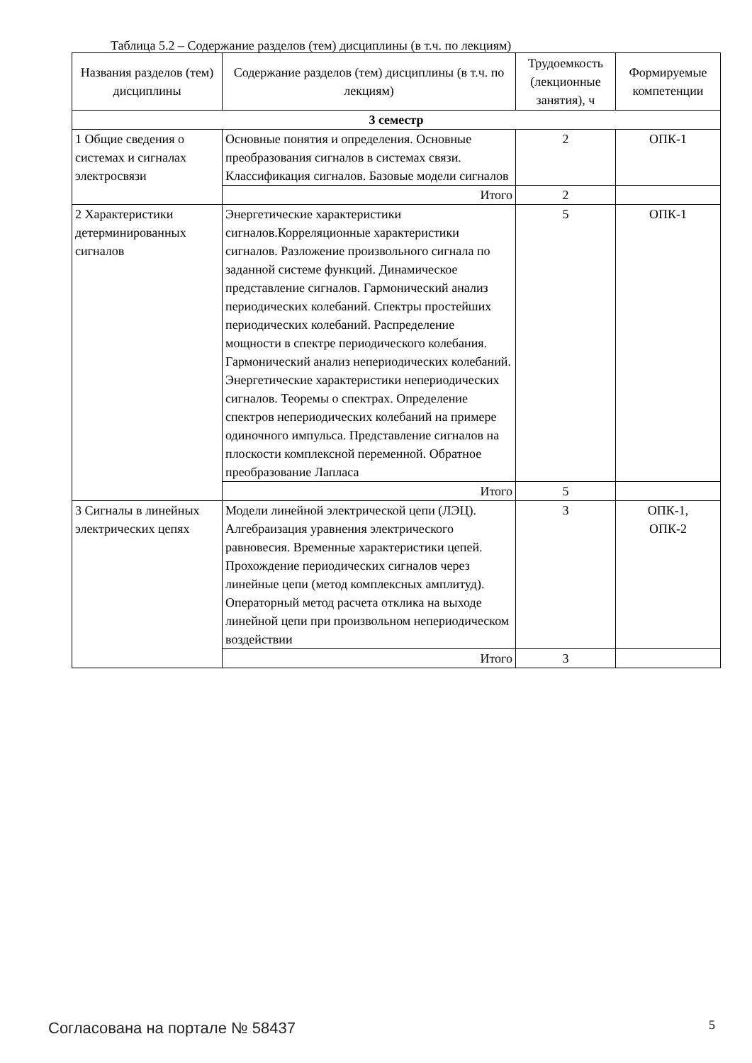Таблица 5.2 – Содержание разделов (тем) дисциплины (в т.ч. по лекциям)
| Названия разделов (тем) дисциплины | Содержание разделов (тем) дисциплины (в т.ч. по лекциям) | Трудоемкость (лекционные занятия), ч | Формируемые компетенции |
| --- | --- | --- | --- |
| 3 семестр | | | |
| 1 Общие сведения о системах и сигналах электросвязи | Основные понятия и определения. Основные преобразования сигналов в системах связи. Классификация сигналов. Базовые модели сигналов | 2 | ОПК-1 |
| | Итого | 2 | |
| 2 Характеристики детерминированных сигналов | Энергетические характеристики сигналов.Корреляционные характеристики сигналов. Разложение произвольного сигнала по заданной системе функций. Динамическое представление сигналов. Гармонический анализ периодических колебаний. Спектры простейших периодических колебаний. Распределение мощности в спектре периодического колебания. Гармонический анализ непериодических колебаний. Энергетические характеристики непериодических сигналов. Теоремы о спектрах. Определение спектров непериодических колебаний на примере одиночного импульса. Представление сигналов на плоскости комплексной переменной. Обратное преобразование Лапласа | 5 | ОПК-1 |
| | Итого | 5 | |
| 3 Сигналы в линейных электрических цепях | Модели линейной электрической цепи (ЛЭЦ). Алгебраизация уравнения электрического равновесия. Временные характеристики цепей. Прохождение периодических сигналов через линейные цепи (метод комплексных амплитуд). Операторный метод расчета отклика на выходе линейной цепи при произвольном непериодическом воздействии | 3 | ОПК-1, ОПК-2 |
| | Итого | 3 | |
Согласована на портале № 58437 5